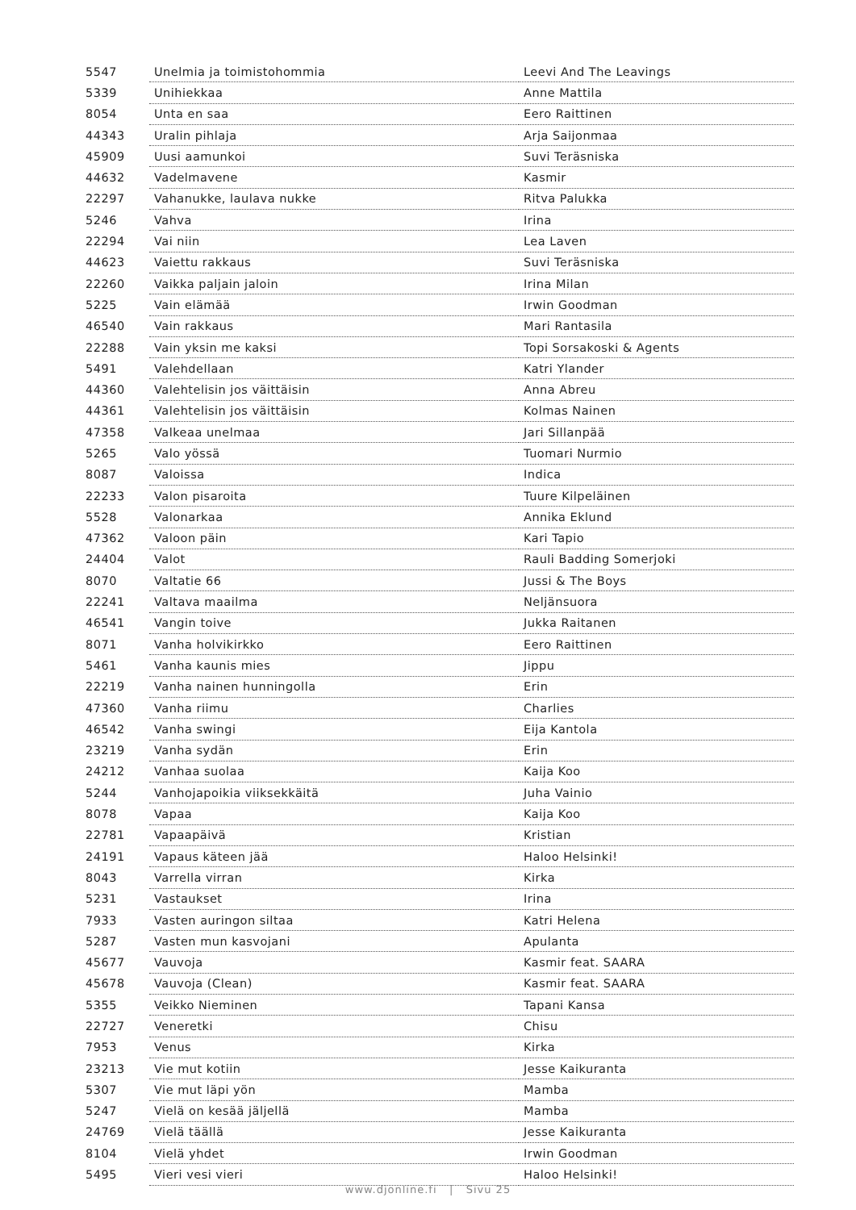| 5547 | Unelmia ja toimistohommia | Leevi And The Leavings |
| 5339 | Unihiekkaa | Anne Mattila |
| 8054 | Unta en saa | Eero Raittinen |
| 44343 | Uralin pihlaja | Arja Saijonmaa |
| 45909 | Uusi aamunkoi | Suvi Teräsniska |
| 44632 | Vadelmavene | Kasmir |
| 22297 | Vahanukke, laulava nukke | Ritva Palukka |
| 5246 | Vahva | Irina |
| 22294 | Vai niin | Lea Laven |
| 44623 | Vaiettu rakkaus | Suvi Teräsniska |
| 22260 | Vaikka paljain jaloin | Irina Milan |
| 5225 | Vain elämää | Irwin Goodman |
| 46540 | Vain rakkaus | Mari Rantasila |
| 22288 | Vain yksin me kaksi | Topi Sorsakoski & Agents |
| 5491 | Valehdellaan | Katri Ylander |
| 44360 | Valehtelisin jos väittäisin | Anna Abreu |
| 44361 | Valehtelisin jos väittäisin | Kolmas Nainen |
| 47358 | Valkeaa unelmaa | Jari Sillanpää |
| 5265 | Valo yössä | Tuomari Nurmio |
| 8087 | Valoissa | Indica |
| 22233 | Valon pisaroita | Tuure Kilpeläinen |
| 5528 | Valonarkaa | Annika Eklund |
| 47362 | Valoon päin | Kari Tapio |
| 24404 | Valot | Rauli Badding Somerjoki |
| 8070 | Valtatie 66 | Jussi & The Boys |
| 22241 | Valtava maailma | Neljänsuora |
| 46541 | Vangin toive | Jukka Raitanen |
| 8071 | Vanha holvikirkko | Eero Raittinen |
| 5461 | Vanha kaunis mies | Jippu |
| 22219 | Vanha nainen hunningolla | Erin |
| 47360 | Vanha riimu | Charlies |
| 46542 | Vanha swingi | Eija Kantola |
| 23219 | Vanha sydän | Erin |
| 24212 | Vanhaa suolaa | Kaija Koo |
| 5244 | Vanhojapoikia viiksekkäitä | Juha Vainio |
| 8078 | Vapaa | Kaija Koo |
| 22781 | Vapaapäivä | Kristian |
| 24191 | Vapaus käteen jää | Haloo Helsinki! |
| 8043 | Varrella virran | Kirka |
| 5231 | Vastaukset | Irina |
| 7933 | Vasten auringon siltaa | Katri Helena |
| 5287 | Vasten mun kasvojani | Apulanta |
| 45677 | Vauvoja | Kasmir feat. SAARA |
| 45678 | Vauvoja (Clean) | Kasmir feat. SAARA |
| 5355 | Veikko Nieminen | Tapani Kansa |
| 22727 | Veneretki | Chisu |
| 7953 | Venus | Kirka |
| 23213 | Vie mut kotiin | Jesse Kaikuranta |
| 5307 | Vie mut läpi yön | Mamba |
| 5247 | Vielä on kesää jäljellä | Mamba |
| 24769 | Vielä täällä | Jesse Kaikuranta |
| 8104 | Vielä yhdet | Irwin Goodman |
| 5495 | Vieri vesi vieri | Haloo Helsinki! |
www.djonline.fi | Sivu 25